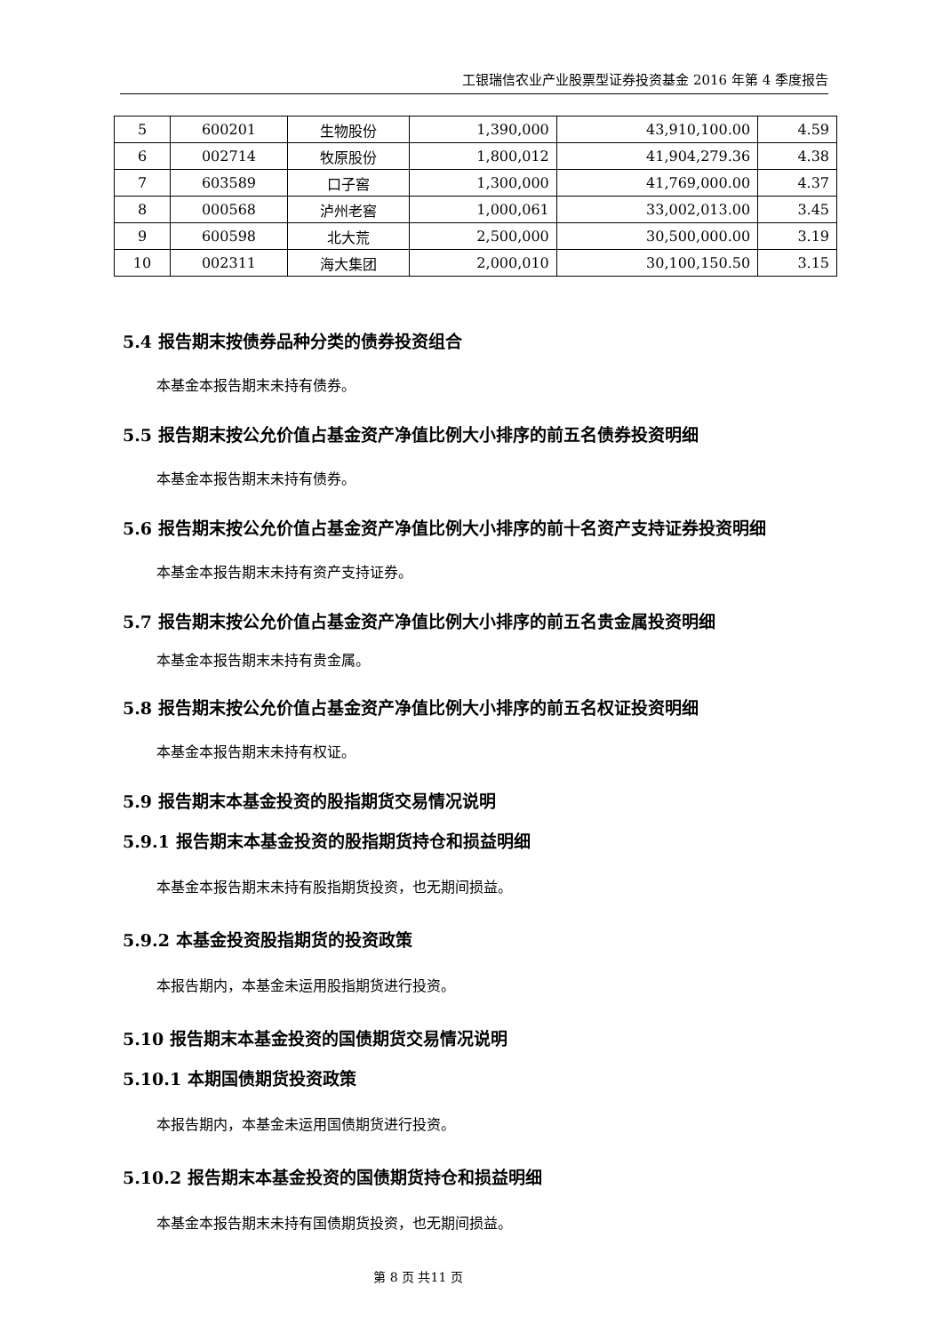工银瑞信农业产业股票型证券投资基金 2016 年第 4 季度报告
| 5 | 600201 | 生物股份 | 1,390,000 | 43,910,100.00 | 4.59 |
| 6 | 002714 | 牧原股份 | 1,800,012 | 41,904,279.36 | 4.38 |
| 7 | 603589 | 口子窖 | 1,300,000 | 41,769,000.00 | 4.37 |
| 8 | 000568 | 泸州老窖 | 1,000,061 | 33,002,013.00 | 3.45 |
| 9 | 600598 | 北大荒 | 2,500,000 | 30,500,000.00 | 3.19 |
| 10 | 002311 | 海大集团 | 2,000,010 | 30,100,150.50 | 3.15 |
5.4 报告期末按债券品种分类的债券投资组合
本基金本报告期末未持有债券。
5.5 报告期末按公允价值占基金资产净值比例大小排序的前五名债券投资明细
本基金本报告期末未持有债券。
5.6 报告期末按公允价值占基金资产净值比例大小排序的前十名资产支持证券投资明细
本基金本报告期末未持有资产支持证券。
5.7 报告期末按公允价值占基金资产净值比例大小排序的前五名贵金属投资明细
本基金本报告期末未持有贵金属。
5.8 报告期末按公允价值占基金资产净值比例大小排序的前五名权证投资明细
本基金本报告期末未持有权证。
5.9 报告期末本基金投资的股指期货交易情况说明
5.9.1 报告期末本基金投资的股指期货持仓和损益明细
本基金本报告期末未持有股指期货投资，也无期间损益。
5.9.2 本基金投资股指期货的投资政策
本报告期内，本基金未运用股指期货进行投资。
5.10 报告期末本基金投资的国债期货交易情况说明
5.10.1 本期国债期货投资政策
本报告期内，本基金未运用国债期货进行投资。
5.10.2 报告期末本基金投资的国债期货持仓和损益明细
本基金本报告期末未持有国债期货投资，也无期间损益。
第 8 页 共11 页